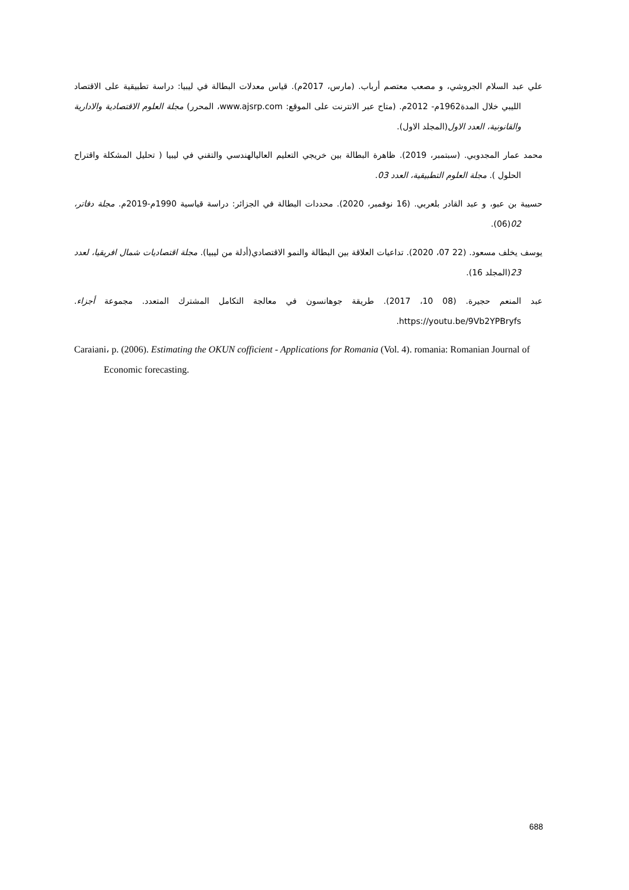علي عبد السلام الجروشي، و مصعب معتصم أرباب. (مارس، 2017م). قياس معدلات البطالة في ليبيا: دراسة تطبيقية على الاقتصاد الليبي خلال المدة1962م- 2012م. (متاح عبر الانترنت على الموقع: www.ajsrp.com، المحرر) مجلة العلوم الاقتصادية والادارية والقانونية، العدد الاول(المجلد الاول).
محمد عمار المجدوبي. (سبتمبر، 2019). ظاهرة البطالة بين خريجي التعليم العاليالهندسي والتقني في ليبيا ( تحليل المشكلة واقتراح الحلول ). مجلة العلوم التطبيقية، العدد 03.
حسيبة بن عبو، و عبد القادر بلعربي. (16 نوفمبر، 2020). محددات البطالة في الجزائر: دراسة قياسية 1990م-2019م. مجلة دفاتر، 02(06).
يوسف يخلف مسعود. (22 07، 2020). تداعيات العلاقة بين البطالة والنمو الاقتصادي(أدلة من ليبيا). مجلة اقتصاديات شمال افريقيا، لعدد 23(المجلد 16).
عبد المنعم حجيرة. (08 10، 2017). طريقة جوهانسون في معالجة التكامل المشترك المتعدد. مجموعة أجزاء. https://youtu.be/9Vb2YPBryfs.
Caraiani، p. (2006). Estimating the OKUN cofficient - Applications for Romania (Vol. 4). romania: Romanian Journal of Economic forecasting.
688